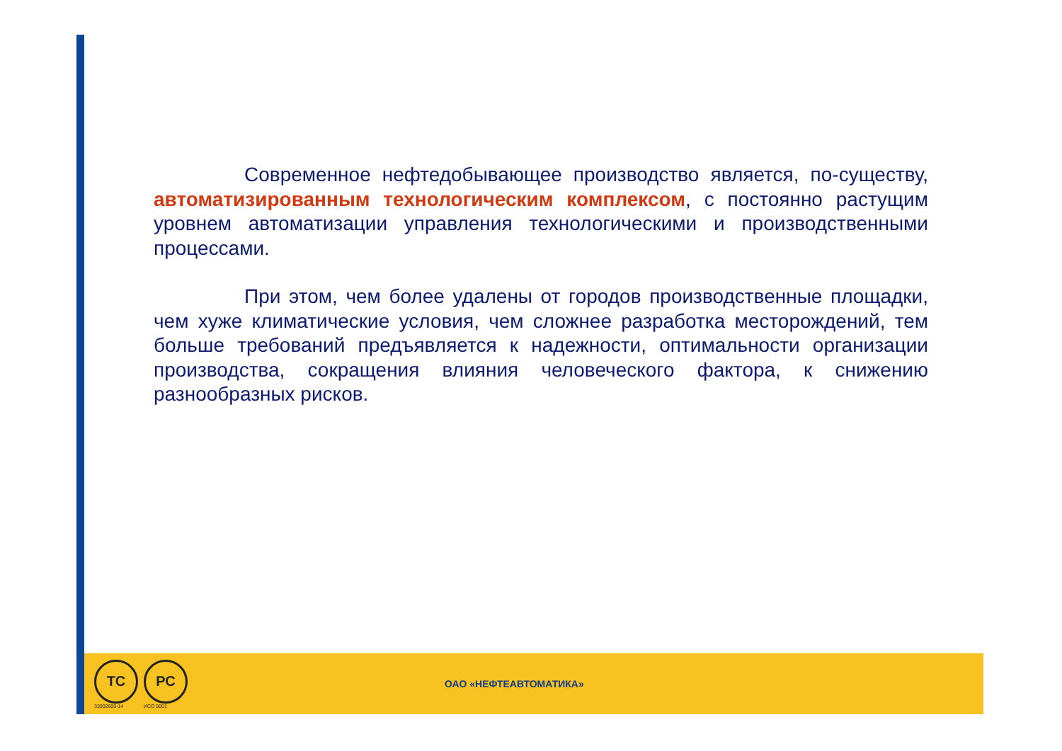Современное нефтедобывающее производство является, по-существу, автоматизированным технологическим комплексом, с постоянно растущим уровнем автоматизации управления технологическими и производственными процессами.
При этом, чем более удалены от городов производственные площадки, чем хуже климатические условия, чем сложнее разработка месторождений, тем больше требований предъявляется к надежности, оптимальности организации производства, сокращения влияния человеческого фактора, к снижению разнообразных рисков.
ТС
33002600-14
РС
ИСО 9001
ОАО «НЕФТЕАВТОМАТИКА»